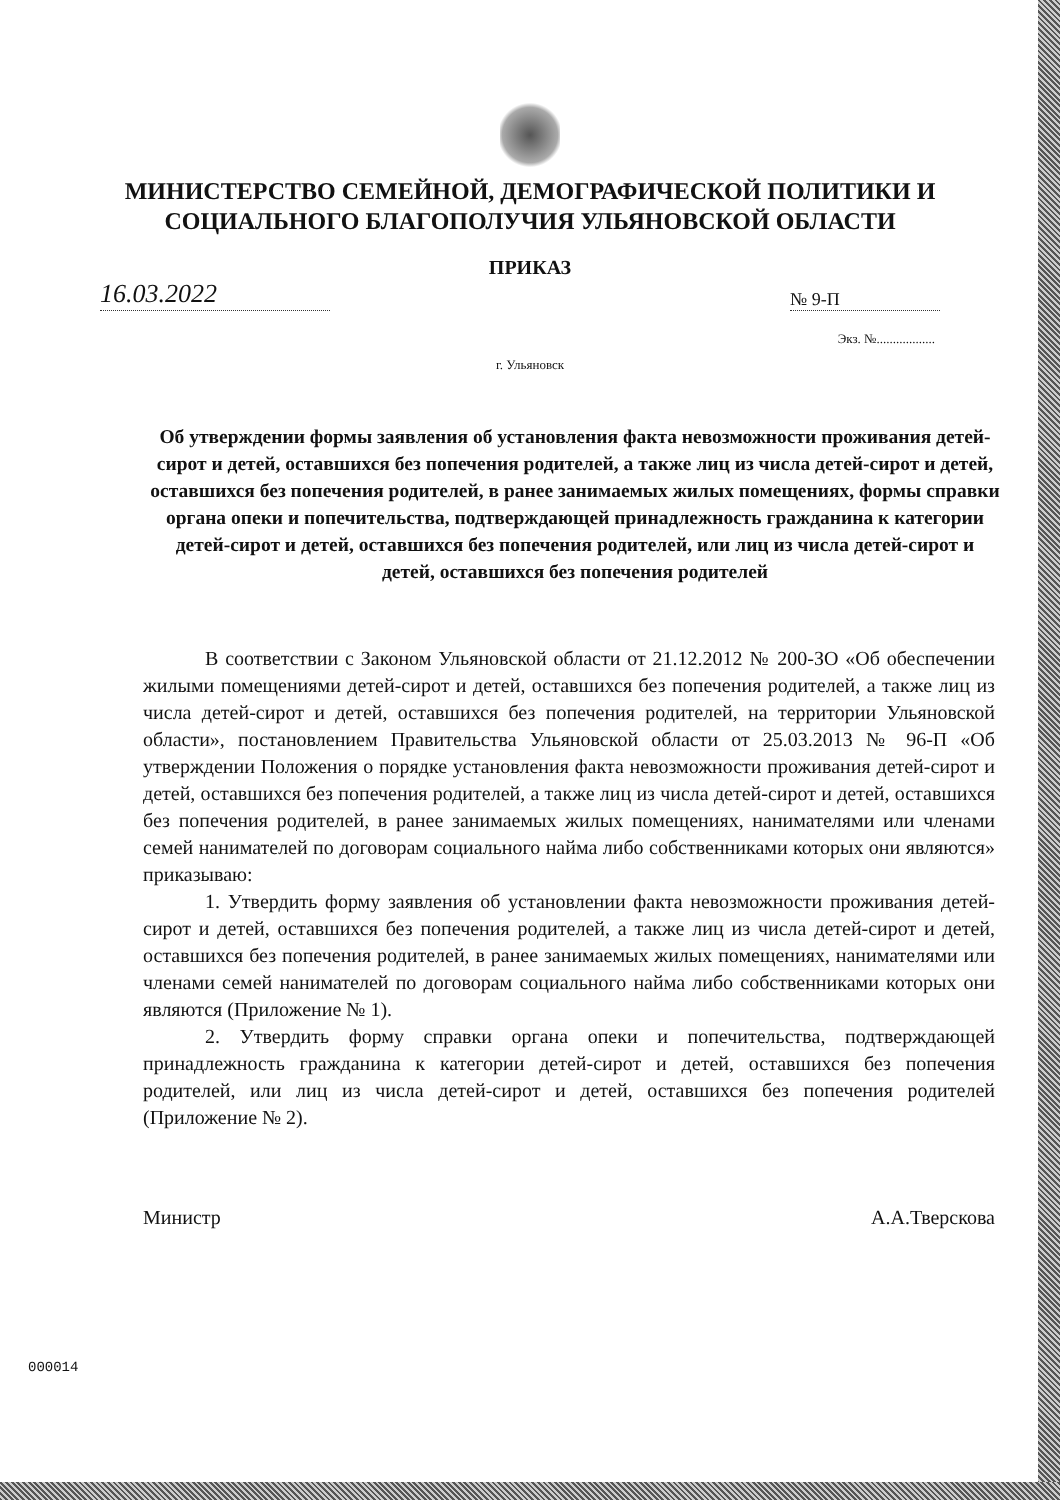МИНИСТЕРСТВО СЕМЕЙНОЙ, ДЕМОГРАФИЧЕСКОЙ ПОЛИТИКИ И
СОЦИАЛЬНОГО БЛАГОПОЛУЧИЯ УЛЬЯНОВСКОЙ ОБЛАСТИ
ПРИКАЗ
16.03.2022
№ 9-П
Экз. №..................
г. Ульяновск
Об утверждении формы заявления об установления факта невозможности проживания детей-сирот и детей, оставшихся без попечения родителей, а также лиц из числа детей-сирот и детей, оставшихся без попечения родителей, в ранее занимаемых жилых помещениях, формы справки органа опеки и попечительства, подтверждающей принадлежность гражданина к категории детей-сирот и детей, оставшихся без попечения родителей, или лиц из числа детей-сирот и детей, оставшихся без попечения родителей
В соответствии с Законом Ульяновской области от 21.12.2012 № 200-ЗО «Об обеспечении жилыми помещениями детей-сирот и детей, оставшихся без попечения родителей, а также лиц из числа детей-сирот и детей, оставшихся без попечения родителей, на территории Ульяновской области», постановлением Правительства Ульяновской области от 25.03.2013 № 96-П «Об утверждении Положения о порядке установления факта невозможности проживания детей-сирот и детей, оставшихся без попечения родителей, а также лиц из числа детей-сирот и детей, оставшихся без попечения родителей, в ранее занимаемых жилых помещениях, нанимателями или членами семей нанимателей по договорам социального найма либо собственниками которых они являются» приказываю:
1. Утвердить форму заявления об установлении факта невозможности проживания детей-сирот и детей, оставшихся без попечения родителей, а также лиц из числа детей-сирот и детей, оставшихся без попечения родителей, в ранее занимаемых жилых помещениях, нанимателями или членами семей нанимателей по договорам социального найма либо собственниками которых они являются (Приложение № 1).
2. Утвердить форму справки органа опеки и попечительства, подтверждающей принадлежность гражданина к категории детей-сирот и детей, оставшихся без попечения родителей, или лиц из числа детей-сирот и детей, оставшихся без попечения родителей (Приложение № 2).
Министр А.А.Тверскова
000014